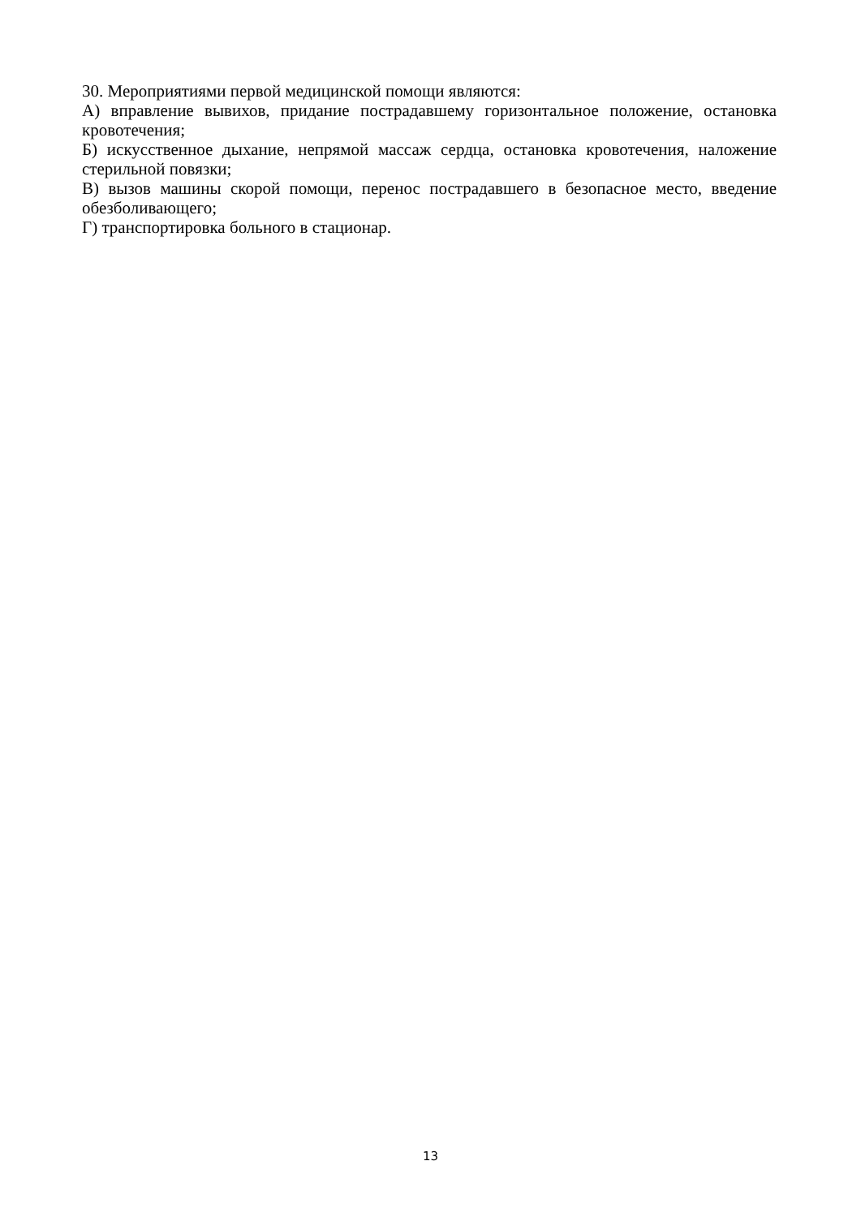30. Мероприятиями первой медицинской помощи являются:
А) вправление вывихов, придание пострадавшему горизонтальное положение, остановка кровотечения;
Б) искусственное дыхание, непрямой массаж сердца, остановка кровотечения, наложение стерильной повязки;
В) вызов машины скорой помощи, перенос пострадавшего в безопасное место, введение обезболивающего;
Г) транспортировка больного в стационар.
13